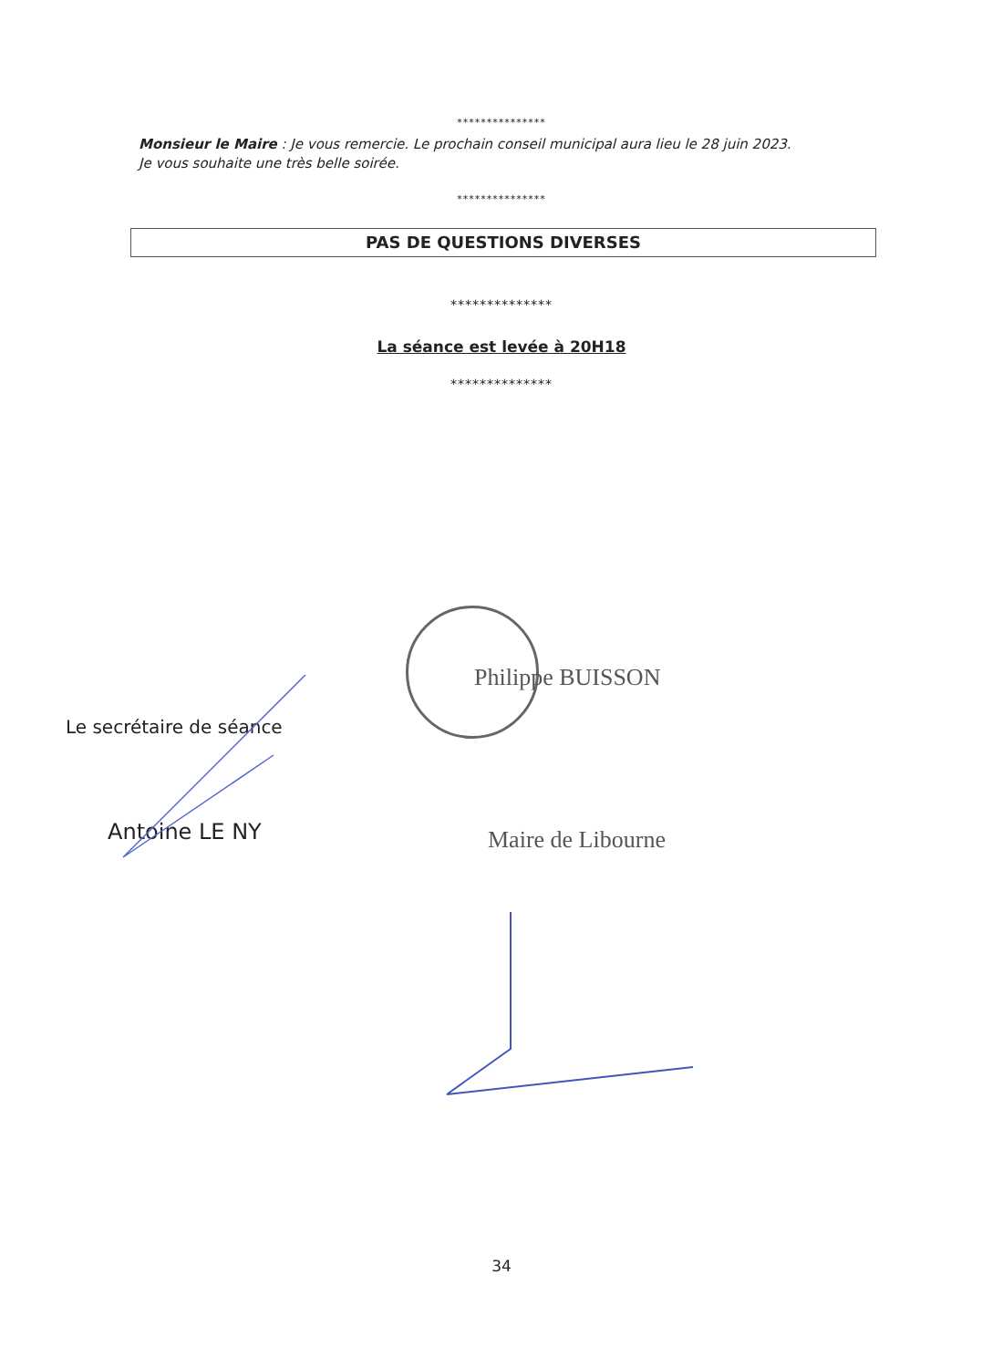***************
Monsieur le Maire : Je vous remercie. Le prochain conseil municipal aura lieu le 28 juin 2023.
Je vous souhaite une très belle soirée.
***************
PAS DE QUESTIONS DIVERSES
**************
La séance est levée à 20H18
**************
Philippe BUISSON
Le secrétaire de séance
Antoine LE NY Maire de Libourne
34